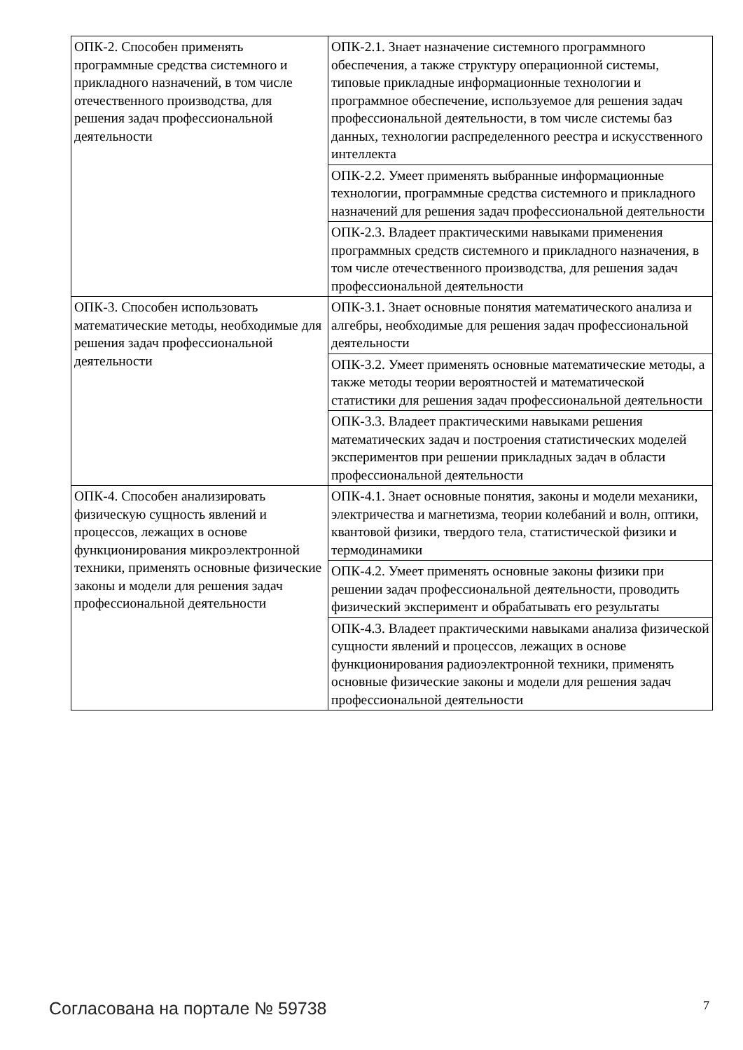| ОПК-2. Способен применять программные средства системного и прикладного назначений, в том числе отечественного производства, для решения задач профессиональной деятельности | ОПК-2.1. Знает назначение системного программного обеспечения, а также структуру операционной системы, типовые прикладные информационные технологии и программное обеспечение, используемое для решения задач профессиональной деятельности, в том числе системы баз данных, технологии распределенного реестра и искусственного интеллекта |
| | ОПК-2.2. Умеет применять выбранные информационные технологии, программные средства системного и прикладного назначений для решения задач профессиональной деятельности |
| | ОПК-2.3. Владеет практическими навыками применения программных средств системного и прикладного назначения, в том числе отечественного производства, для решения задач профессиональной деятельности |
| ОПК-3. Способен использовать математические методы, необходимые для решения задач профессиональной деятельности | ОПК-3.1. Знает основные понятия математического анализа и алгебры, необходимые для решения задач профессиональной деятельности |
| | ОПК-3.2. Умеет применять основные математические методы, а также методы теории вероятностей и математической статистики для решения задач профессиональной деятельности |
| | ОПК-3.3. Владеет практическими навыками решения математических задач и построения статистических моделей экспериментов при решении прикладных задач в области профессиональной деятельности |
| ОПК-4. Способен анализировать физическую сущность явлений и процессов, лежащих в основе функционирования микроэлектронной техники, применять основные физические законы и модели для решения задач профессиональной деятельности | ОПК-4.1. Знает основные понятия, законы и модели механики, электричества и магнетизма, теории колебаний и волн, оптики, квантовой физики, твердого тела, статистической физики и термодинамики |
| | ОПК-4.2. Умеет применять основные законы физики при решении задач профессиональной деятельности, проводить физический эксперимент и обрабатывать его результаты |
| | ОПК-4.3. Владеет практическими навыками анализа физической сущности явлений и процессов, лежащих в основе функционирования радиоэлектронной техники, применять основные физические законы и модели для решения задач профессиональной деятельности |
Согласована на портале № 59738 7